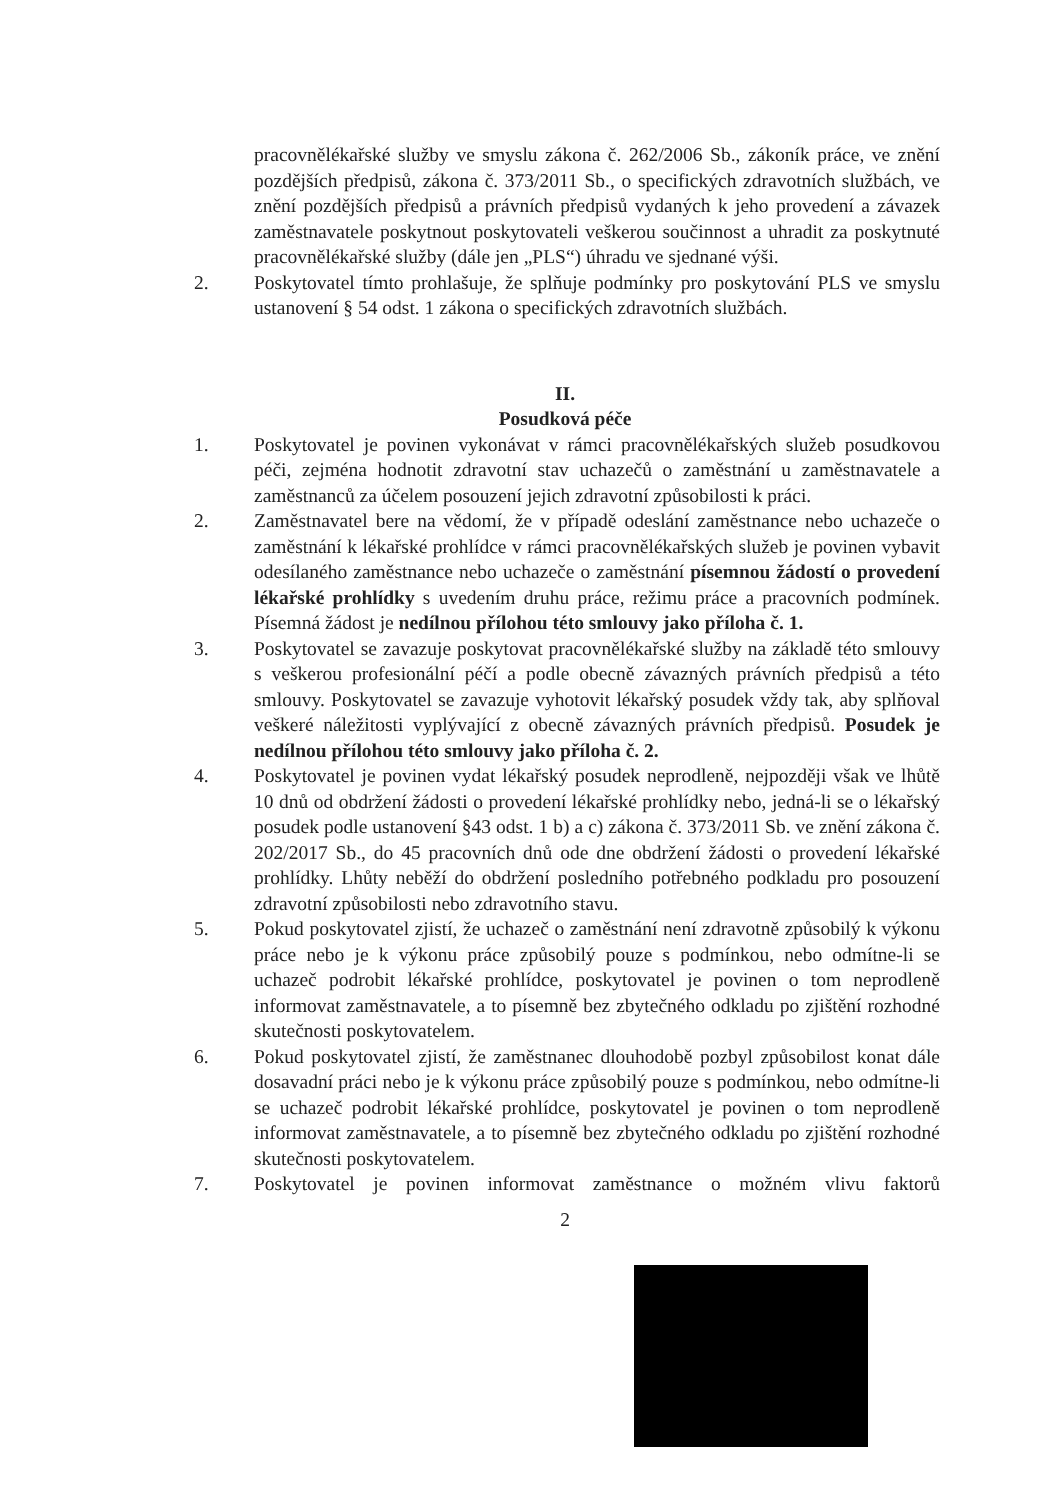pracovnělékařské služby ve smyslu zákona č. 262/2006 Sb., zákoník práce, ve znění pozdějších předpisů, zákona č. 373/2011 Sb., o specifických zdravotních službách, ve znění pozdějších předpisů a právních předpisů vydaných k jeho provedení a závazek zaměstnavatele poskytnout poskytovateli veškerou součinnost a uhradit za poskytnuté pracovnělékařské služby (dále jen „PLS“) úhradu ve sjednané výši.
2. Poskytovatel tímto prohlašuje, že splňuje podmínky pro poskytování PLS ve smyslu ustanovení § 54 odst. 1 zákona o specifických zdravotních službách.
II.
Posudková péče
1. Poskytovatel je povinen vykonávat v rámci pracovnělékařských služeb posudkovou péči, zejména hodnotit zdravotní stav uchazečů o zaměstnání u zaměstnavatele a zaměstnanců za účelem posouzení jejich zdravotní způsobilosti k práci.
2. Zaměstnavatel bere na vědomí, že v případě odeslání zaměstnance nebo uchazeče o zaměstnání k lékařské prohlídce v rámci pracovnělékařských služeb je povinen vybavit odesílaného zaměstnance nebo uchazeče o zaměstnání písemnou žádostí o provedení lékařské prohlídky s uvedením druhu práce, režimu práce a pracovních podmínek. Písemná žádost je nedílnou přílohou této smlouvy jako příloha č. 1.
3. Poskytovatel se zavazuje poskytovat pracovnělékařské služby na základě této smlouvy s veškerou profesionální péčí a podle obecně závazných právních předpisů a této smlouvy. Poskytovatel se zavazuje vyhotovit lékařský posudek vždy tak, aby splňoval veškeré náležitosti vyplývající z obecně závazných právních předpisů. Posudek je nedílnou přílohou této smlouvy jako příloha č. 2.
4. Poskytovatel je povinen vydat lékařský posudek neprodleně, nejpozději však ve lhůtě 10 dnů od obdržení žádosti o provedení lékařské prohlídky nebo, jedná-li se o lékařský posudek podle ustanovení §43 odst. 1 b) a c) zákona č. 373/2011 Sb. ve znění zákona č. 202/2017 Sb., do 45 pracovních dnů ode dne obdržení žádosti o provedení lékařské prohlídky. Lhůty neběží do obdržení posledního potřebného podkladu pro posouzení zdravotní způsobilosti nebo zdravotního stavu.
5. Pokud poskytovatel zjistí, že uchazeč o zaměstnání není zdravotně způsobilý k výkonu práce nebo je k výkonu práce způsobilý pouze s podmínkou, nebo odmítne-li se uchazeč podrobit lékařské prohlídce, poskytovatel je povinen o tom neprodleně informovat zaměstnavatele, a to písemně bez zbytečného odkladu po zjištění rozhodné skutečnosti poskytovatelem.
6. Pokud poskytovatel zjistí, že zaměstnanec dlouhodobě pozbyl způsobilost konat dále dosavadní práci nebo je k výkonu práce způsobilý pouze s podmínkou, nebo odmítne-li se uchazeč podrobit lékařské prohlídce, poskytovatel je povinen o tom neprodleně informovat zaměstnavatele, a to písemně bez zbytečného odkladu po zjištění rozhodné skutečnosti poskytovatelem.
7. Poskytovatel je povinen informovat zaměstnance o možném vlivu faktorů
2